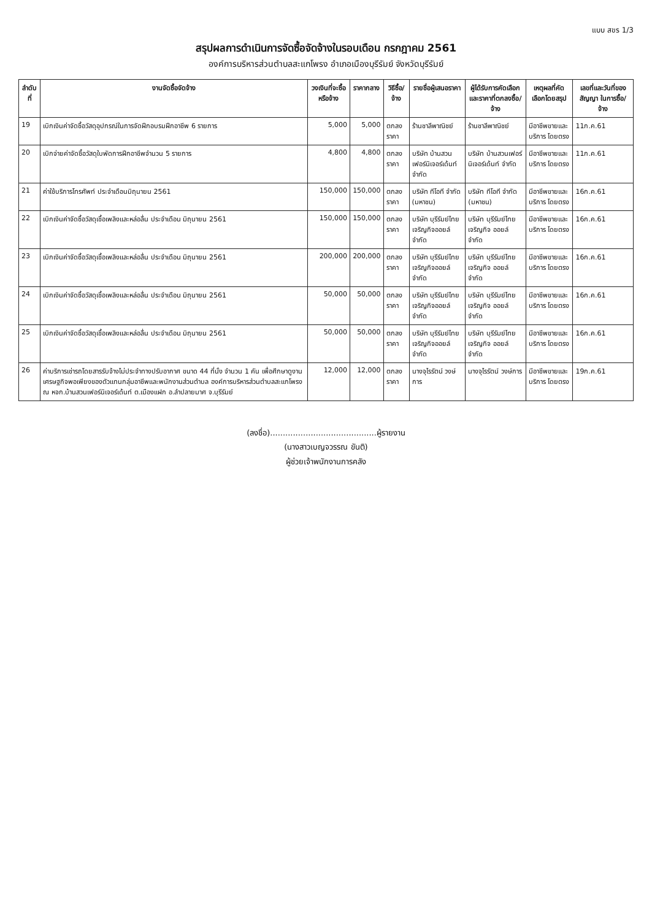แบบ สขร 1/3
สรุปผลการดำเนินการจัดซื้อจัดจ้างในรอบเดือน กรกฎาคม 2561
องค์การบริหารส่วนตำบลสะแกโพรง อำเภอเมืองบุรีรัมย์ จังหวัดบุรีรัมย์
| ลำดับที่ | งานจัดซื้อจัดจ้าง | วงเงินที่จะซื้อหรือจ้าง | ราคากลาง | วิธีซื้อ/จ้าง | รายชื่อผู้เสนอราคา | ผู้ได้รับการคัดเลือก และราคาที่ตกลงซื้อ/จ้าง | เหตุผลที่คัดเลือกโดยสรุป | เลขที่และวันที่ของสัญญา ในการซื้อ/จ้าง |
| --- | --- | --- | --- | --- | --- | --- | --- | --- |
| 19 | เบิกเงินค่าจัดซื้อวัสดุอุปกรณ์ในการจัดฝึกอบรมฝึกอาชีพ 6 รายการ | 5,000 | 5,000 | ตกลงราคา | ร้านชาลีพาณิชย์ | ร้านชาลีพาณิชย์ | มีอาชีพขายและบริการ โดยตรง | 11ก.ค.61 |
| 20 | เบิกจ่ายค่าจัดซื้อวัสดุใบพัดการฝึกอาชีพจำนวน 5 รายการ | 4,800 | 4,800 | ตกลงราคา | บริษัท บ้านสวนเฟอร์นิเจอร์เด้นท์ จำกัด | บริษัท บ้านสวนเฟอร์นิเจอร์เด้นท์ จำกัด | มีอาชีพขายและบริการ โดยตรง | 11ก.ค.61 |
| 21 | ค่าใช้บริการโทรศัพท์ ประจำเดือนมิถุนายน 2561 | 150,000 | 150,000 | ตกลงราคา | บริษัท ทีโอที จำกัด (มหาชน) | บริษัท ทีโอที จำกัด (มหาชน) | มีอาชีพขายและบริการ โดยตรง | 16ก.ค.61 |
| 22 | เบิกเงินค่าจัดซื้อวัสดุเชื้อเพลิงและหล่อลื่น ประจำเดือน มิถุนายน 2561 | 150,000 | 150,000 | ตกลงราคา | บริษัท บุรีรัมย์ไทยเจริญกิจออยล์ จำกัด | บริษัท บุรีรัมย์ไทยเจริญกิจ ออยล์ จำกัด | มีอาชีพขายและบริการ โดยตรง | 16ก.ค.61 |
| 23 | เบิกเงินค่าจัดซื้อวัสดุเชื้อเพลิงและหล่อลื่น ประจำเดือน มิถุนายน 2561 | 200,000 | 200,000 | ตกลงราคา | บริษัท บุรีรัมย์ไทยเจริญกิจออยล์ จำกัด | บริษัท บุรีรัมย์ไทยเจริญกิจ ออยล์ จำกัด | มีอาชีพขายและบริการ โดยตรง | 16ก.ค.61 |
| 24 | เบิกเงินค่าจัดซื้อวัสดุเชื้อเพลิงและหล่อลื่น ประจำเดือน มิถุนายน 2561 | 50,000 | 50,000 | ตกลงราคา | บริษัท บุรีรัมย์ไทยเจริญกิจออยล์ จำกัด | บริษัท บุรีรัมย์ไทยเจริญกิจ ออยล์ จำกัด | มีอาชีพขายและบริการ โดยตรง | 16ก.ค.61 |
| 25 | เบิกเงินค่าจัดซื้อวัสดุเชื้อเพลิงและหล่อลื่น ประจำเดือน มิถุนายน 2561 | 50,000 | 50,000 | ตกลงราคา | บริษัท บุรีรัมย์ไทยเจริญกิจออยล์ จำกัด | บริษัท บุรีรัมย์ไทยเจริญกิจ ออยล์ จำกัด | มีอาชีพขายและบริการ โดยตรง | 16ก.ค.61 |
| 26 | ค่าบริการเช่ารถโดยสารรับจ้างไม่ประจำทางปรับอากาศ ขนาด 44 ที่นั่ง จำนวน 1 คัน เพื่อศึกษาดูงานเศรษฐกิจพอเพียงของตัวแทนกลุ่มอาชีพและพนักงานส่วนตำบล องค์การบริหารส่วนตำบลสะแกโพรง ณ หจก.บ้านสวนเฟอร์นิเจอร์เด้นท์ ต.เมืองแฝก อ.ลำปลายมาศ จ.บุรีรัมย์ | 12,000 | 12,000 | ตกลงราคา | นางจุไรรัตน์ วงษ์การ | นางจุไรรัตน์ วงษ์การ | มีอาชีพขายและบริการ โดยตรง | 19ก.ค.61 |
(ลงชื่อ)..........................................ผู้รายงาน
(นางสาวเบญจวรรณ ขันติ)
ผู้ช่วยเจ้าพนักงานการคลัง